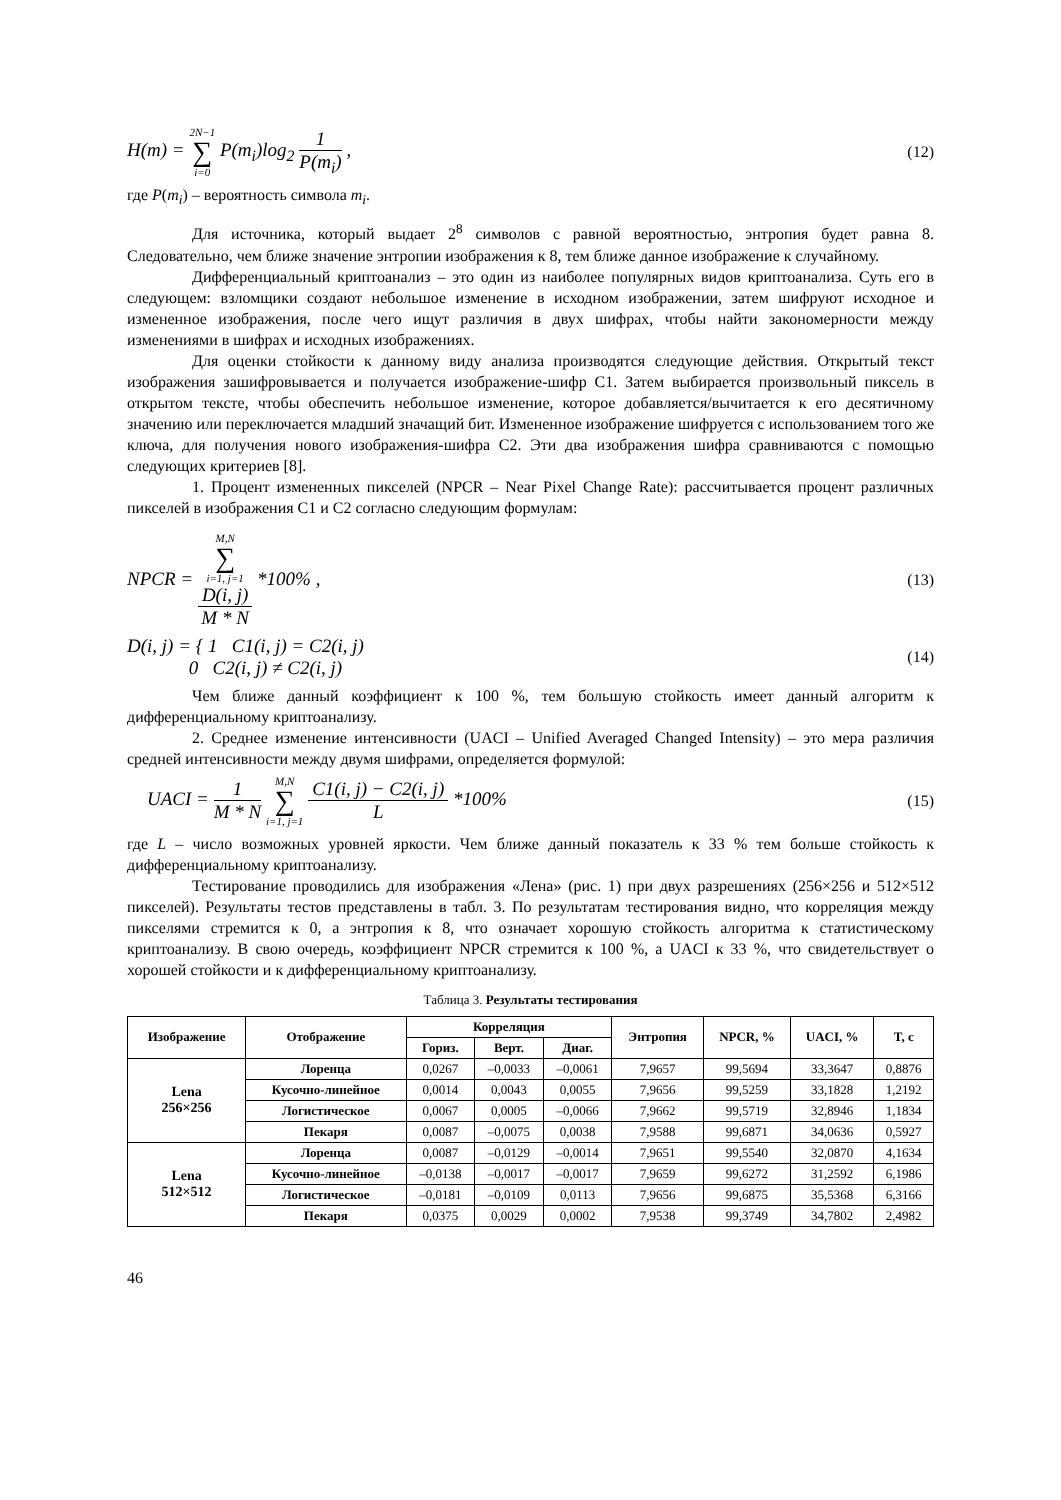H(m) = 2N−1 ∑ i=0 P(m<sub>i</sub>)log<sub>2</sub> 1 P(m<sub>i</sub>) , (12)
где P(m<sub>i</sub>) – вероятность символа m<sub>i</sub>.
Для источника, который выдает 2<sup>8</sup> символов с равной вероятностью, энтропия будет равна 8. Следовательно, чем ближе значение энтропии изображения к 8, тем ближе данное изображение к случайному.
Дифференциальный криптоанализ – это один из наиболее популярных видов криптоанализа. Суть его в следующем: взломщики создают небольшое изменение в исходном изображении, затем шифруют исходное и измененное изображения, после чего ищут различия в двух шифрах, чтобы найти закономерности между изменениями в шифрах и исходных изображениях.
Для оценки стойкости к данному виду анализа производятся следующие действия. Открытый текст изображения зашифровывается и получается изображение-шифр С1. Затем выбирается произвольный пиксель в открытом тексте, чтобы обеспечить небольшое изменение, которое добавляется/вычитается к его десятичному значению или переключается младший значащий бит. Измененное изображение шифруется с использованием того же ключа, для получения нового изображения-шифра С2. Эти два изображения шифра сравниваются с помощью следующих критериев [8].
1. Процент измененных пикселей (NPCR – Near Pixel Change Rate): рассчитывается процент различных пикселей в изображения С1 и С2 согласно следующим формулам:
NPCR = M,N
∑
i=1, j=1
D(i, j) M * N *100% , (13)
D(i, j) = { 1 C1(i, j) = C2(i, j)
0 C2(i, j) ≠ C2(i, j) (14)
Чем ближе данный коэффициент к 100 %, тем большую стойкость имеет данный алгоритм к дифференциальному криптоанализу.
2. Среднее изменение интенсивности (UACI – Unified Averaged Changed Intensity) – это мера различия средней интенсивности между двумя шифрами, определяется формулой:
UACI = 1 M * N M,N ∑ i=1, j=1 C1(i, j) − C2(i, j) L *100% (15)
где L – число возможных уровней яркости. Чем ближе данный показатель к 33 % тем больше стойкость к дифференциальному криптоанализу.
Тестирование проводились для изображения «Лена» (рис. 1) при двух разрешениях (256×256 и 512×512 пикселей). Результаты тестов представлены в табл. 3. По результатам тестирования видно, что корреляция между пикселями стремится к 0, а энтропия к 8, что означает хорошую стойкость алгоритма к статистическому криптоанализу. В свою очередь, коэффициент NPCR стремится к 100 %, а UACI к 33 %, что свидетельствует о хорошей стойкости и к дифференциальному криптоанализу.
Таблица 3. Результаты тестирования
| Изображение | Отображение | Корреляция | | | Энтропия | NPCR, % | UACI, % | T, c |
| --- | --- | --- | --- | --- | --- | --- | --- | --- |
| | | Гориз. | Верт. | Диаг. | | | | |
| Lena 256×256 | Лоренца | 0,0267 | –0,0033 | –0,0061 | 7,9657 | 99,5694 | 33,3647 | 0,8876 |
| | Кусочно-линейное | 0,0014 | 0,0043 | 0,0055 | 7,9656 | 99,5259 | 33,1828 | 1,2192 |
| | Логистическое | 0,0067 | 0,0005 | –0,0066 | 7,9662 | 99,5719 | 32,8946 | 1,1834 |
| | Пекаря | 0,0087 | –0,0075 | 0,0038 | 7,9588 | 99,6871 | 34,0636 | 0,5927 |
| Lena 512×512 | Лоренца | 0,0087 | –0,0129 | –0,0014 | 7,9651 | 99,5540 | 32,0870 | 4,1634 |
| | Кусочно-линейное | –0,0138 | –0,0017 | –0,0017 | 7,9659 | 99,6272 | 31,2592 | 6,1986 |
| | Логистическое | –0,0181 | –0,0109 | 0,0113 | 7,9656 | 99,6875 | 35,5368 | 6,3166 |
| | Пекаря | 0,0375 | 0,0029 | 0,0002 | 7,9538 | 99,3749 | 34,7802 | 2,4982 |
46